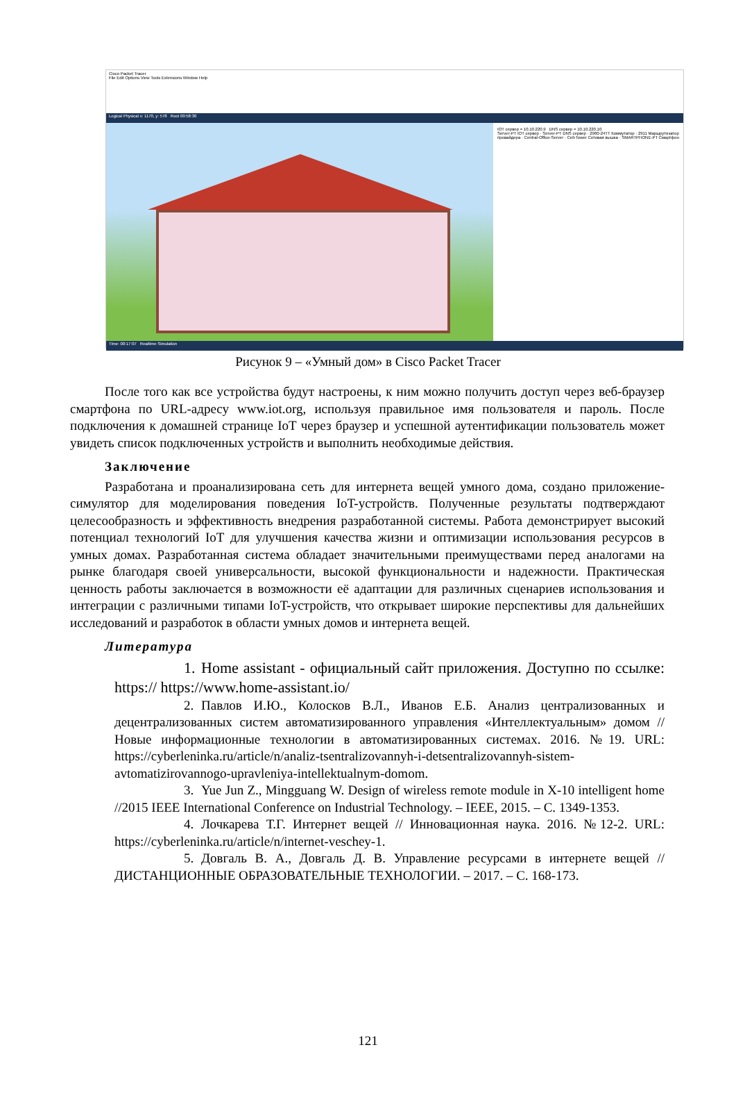Cisco Packet Tracer
File Edit Options View Tools Extensions Window Help
Logical Physical x: 1170, y: 578 Root 09:58:30
IOT сервер = 10.10.220.9 DNS сервер = 10.10.220.10
Server-PT IOT сервер · Server-PT DNS сервер · 2960-24TT Коммутатор · 2911 Маршрутизатор провайдера · Central-Office-Server · Cell-Tower Сотовая вышка · SMARTPHONE-PT Смартфон
Time: 00:17:07 Realtime Simulation
Рисунок 9 – «Умный дом» в Cisco Packet Tracer
После того как все устройства будут настроены, к ним можно получить доступ через веб-браузер смартфона по URL-адресу www.iot.org, используя правильное имя пользователя и пароль. После подключения к домашней странице IoT через браузер и успешной аутентификации пользователь может увидеть список подключенных устройств и выполнить необходимые действия.
Заключение
Разработана и проанализирована сеть для интернета вещей умного дома, создано приложение-симулятор для моделирования поведения IoT-устройств. Полученные результаты подтверждают целесообразность и эффективность внедрения разработанной системы. Работа демонстрирует высокий потенциал технологий IoT для улучшения качества жизни и оптимизации использования ресурсов в умных домах. Разработанная система обладает значительными преимуществами перед аналогами на рынке благодаря своей универсальности, высокой функциональности и надежности. Практическая ценность работы заключается в возможности её адаптации для различных сценариев использования и интеграции с различными типами IoT-устройств, что открывает широкие перспективы для дальнейших исследований и разработок в области умных домов и интернета вещей.
Литература
1. Home assistant - официальный сайт приложения. Доступно по ссылке: https:// https://www.home-assistant.io/
2. Павлов И.Ю., Колосков В.Л., Иванов Е.Б. Анализ централизованных и децентрализованных систем автоматизированного управления «Интеллектуальным» домом // Новые информационные технологии в автоматизированных системах. 2016. №19. URL: https://cyberleninka.ru/article/n/analiz-tsentralizovannyh-i-detsentralizovannyh-sistem-avtomatizirovannogo-upravleniya-intellektualnym-domom.
3. Yue Jun Z., Mingguang W. Design of wireless remote module in X-10 intelligent home //2015 IEEE International Conference on Industrial Technology. – IEEE, 2015. – С. 1349-1353.
4. Лочкарева Т.Г. Интернет вещей // Инновационная наука. 2016. №12-2. URL: https://cyberleninka.ru/article/n/internet-veschey-1.
5. Довгаль В. А., Довгаль Д. В. Управление ресурсами в интернете вещей //ДИСТАНЦИОННЫЕ ОБРАЗОВАТЕЛЬНЫЕ ТЕХНОЛОГИИ. – 2017. – С. 168-173.
121